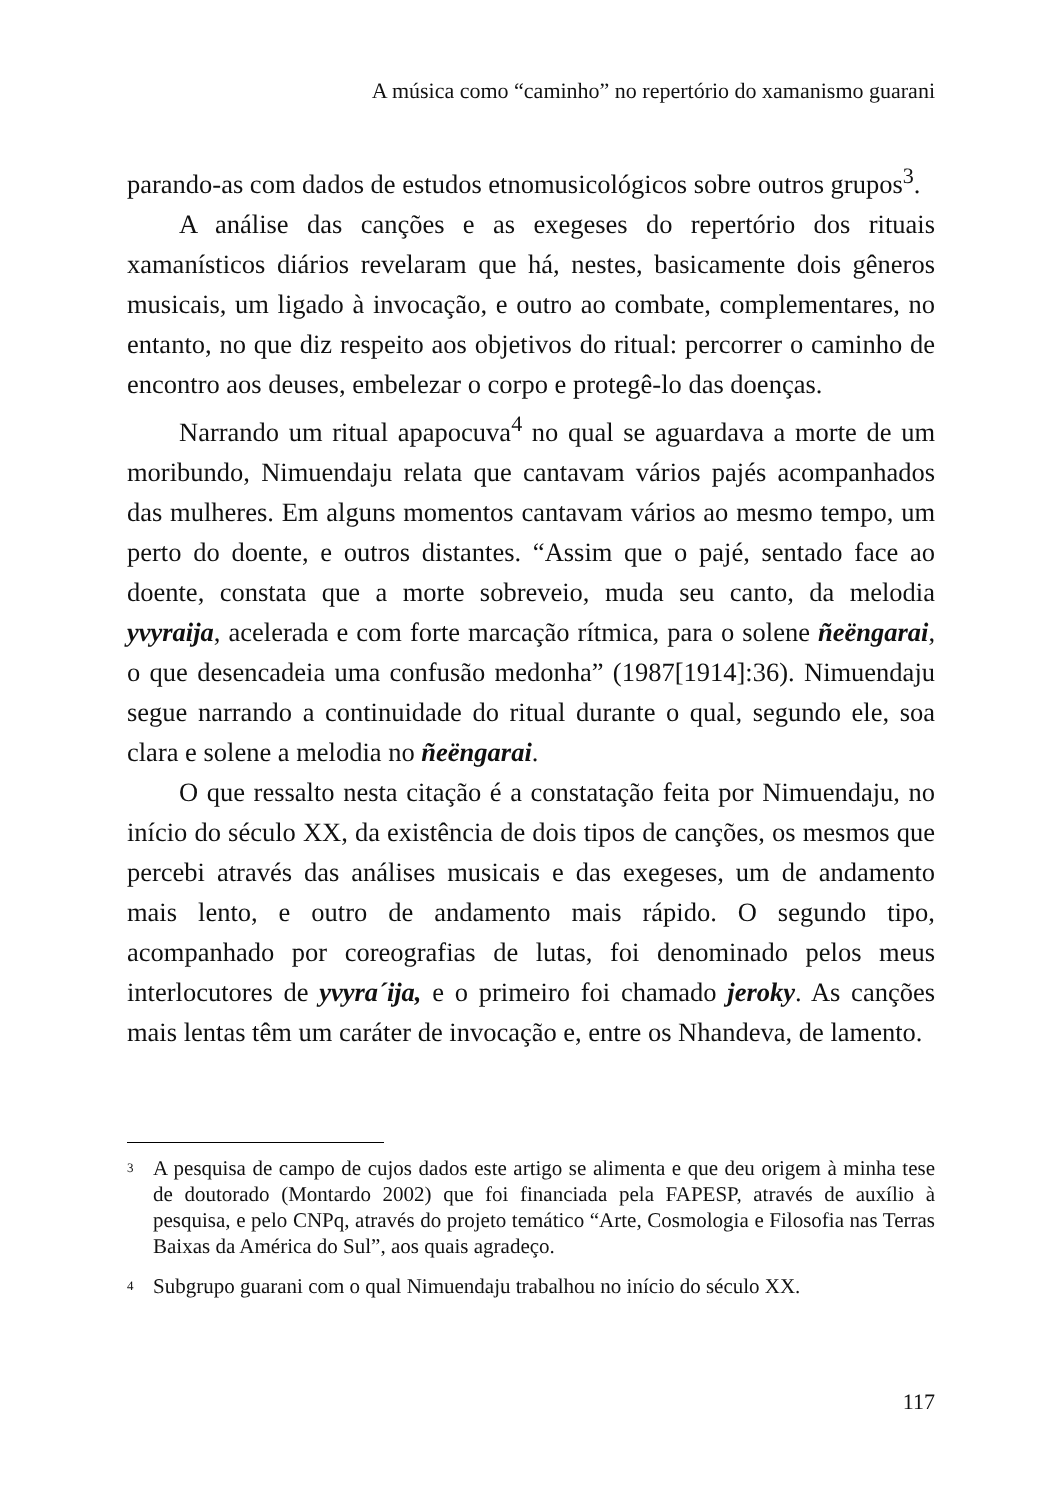A música como “caminho” no repertório do xamanismo guarani
parando-as com dados de estudos etnomusicológicos sobre outros grupos<sup>3</sup>.
A análise das canções e as exegeses do repertório dos rituais xamanísticos diários revelaram que há, nestes, basicamente dois gêneros musicais, um ligado à invocação, e outro ao combate, complementares, no entanto, no que diz respeito aos objetivos do ritual: percorrer o caminho de encontro aos deuses, embelezar o corpo e protegê-lo das doenças.
Narrando um ritual apapocuva<sup>4</sup> no qual se aguardava a morte de um moribundo, Nimuendaju relata que cantavam vários pajés acompanhados das mulheres. Em alguns momentos cantavam vários ao mesmo tempo, um perto do doente, e outros distantes. “Assim que o pajé, sentado face ao doente, constata que a morte sobreveio, muda seu canto, da melodia yvyraija, acelerada e com forte marcação rítmica, para o solene ñeëngarai, o que desencadeia uma confusão medonha” (1987[1914]:36). Nimuendaju segue narrando a continuidade do ritual durante o qual, segundo ele, soa clara e solene a melodia no ñeëngarai.
O que ressalto nesta citação é a constatação feita por Nimuendaju, no início do século XX, da existência de dois tipos de canções, os mesmos que percebi através das análises musicais e das exegeses, um de andamento mais lento, e outro de andamento mais rápido. O segundo tipo, acompanhado por coreografias de lutas, foi denominado pelos meus interlocutores de yvyra´ija, e o primeiro foi chamado jeroky. As canções mais lentas têm um caráter de invocação e, entre os Nhandeva, de lamento.
3
A pesquisa de campo de cujos dados este artigo se alimenta e que deu origem à minha tese de doutorado (Montardo 2002) que foi financiada pela FAPESP, através de auxílio à pesquisa, e pelo CNPq, através do projeto temático “Arte, Cosmologia e Filosofia nas Terras Baixas da América do Sul”, aos quais agradeço.
4
Subgrupo guarani com o qual Nimuendaju trabalhou no início do século XX.
117